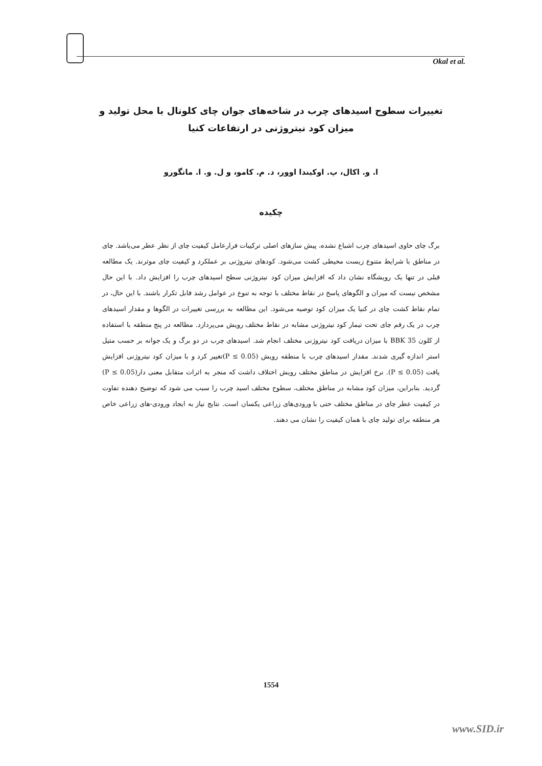Okal et al.
تغییرات سطوح اسیدهای چرب در شاخه‌های جوان چای کلونال با محل تولید و میزان کود نیتروژنی در ارتفاعات کنیا
ا. و. اکال، پ. اوکیندا اوور، د. م. کامو، و ل. و. ا. مانگورو
چکیده
برگ چای حاوی اسیدهای چرب اشباع نشده، پیش سازهای اصلی ترکیبات فرارعامل کیفیت چای از نظر عطر می‌باشد. چای در مناطق با شرایط متنوع زیست محیطی کشت می‌شود. کودهای نیتروژنی بر عملکرد و کیفیت چای موثرند. یک مطالعه قبلی در تنها یک رویشگاه نشان داد که افزایش میزان کود نیتروژنی سطح اسیدهای چرب را افزایش داد. با این حال مشخص نیست که میزان و الگوهای پاسخ در نقاط مختلف با توجه به تنوع در عوامل رشد قابل تکرار باشند. با این حال، در تمام نقاط کشت چای در کنیا یک میزان کود توصیه می‌شود. این مطالعه به بررسی تغییرات در الگوها و مقدار اسیدهای چرب در یک رقم چای تحت تیمار کود نیتروژنی مشابه در نقاط مختلف رویش می‌پردازد. مطالعه در پنج منطقه با استفاده از کلون BBK 35 با میزان دریافت کود نیتروژنی مختلف انجام شد. اسیدهای چرب در دو برگ و یک جوانه بر حسب متیل استر اندازه گیری شدند. مقدار اسیدهای چرب با منطقه رویش (P ≤ 0.05)تغییر کرد و با میزان کود نیتروژنی افزایش یافت (P ≤ 0.05). نرخ افزایش در مناطق مختلف رویش اختلاف داشت که منجر به اثرات متقابل معنی دار(P ≤ 0.05) گردید. بنابراین، میزان کود مشابه در مناطق مختلف، سطوح مختلف اسید چرب را سبب می شود که توضیح دهنده تفاوت در کیفیت عطر چای در مناطق مختلف حتی با ورودی‌های زراعی یکسان است. نتایج نیاز به ایجاد ورودی-های زراعی خاص هر منطقه برای تولید چای با همان کیفیت را نشان می دهند.
1554
www.SID.ir